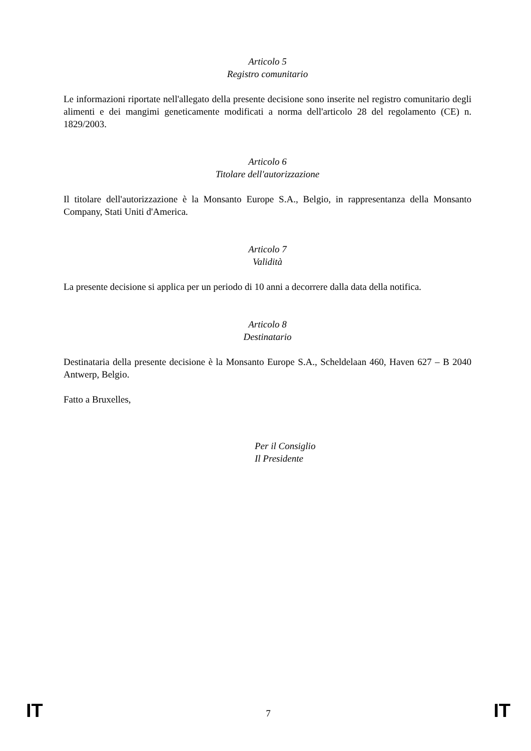Articolo 5
Registro comunitario
Le informazioni riportate nell'allegato della presente decisione sono inserite nel registro comunitario degli alimenti e dei mangimi geneticamente modificati a norma dell'articolo 28 del regolamento (CE) n. 1829/2003.
Articolo 6
Titolare dell'autorizzazione
Il titolare dell'autorizzazione è la Monsanto Europe S.A., Belgio, in rappresentanza della Monsanto Company, Stati Uniti d'America.
Articolo 7
Validità
La presente decisione si applica per un periodo di 10 anni a decorrere dalla data della notifica.
Articolo 8
Destinatario
Destinataria della presente decisione è la Monsanto Europe S.A., Scheldelaan 460, Haven 627 – B 2040 Antwerp, Belgio.
Fatto a Bruxelles,
Per il Consiglio
Il Presidente
IT 7 IT